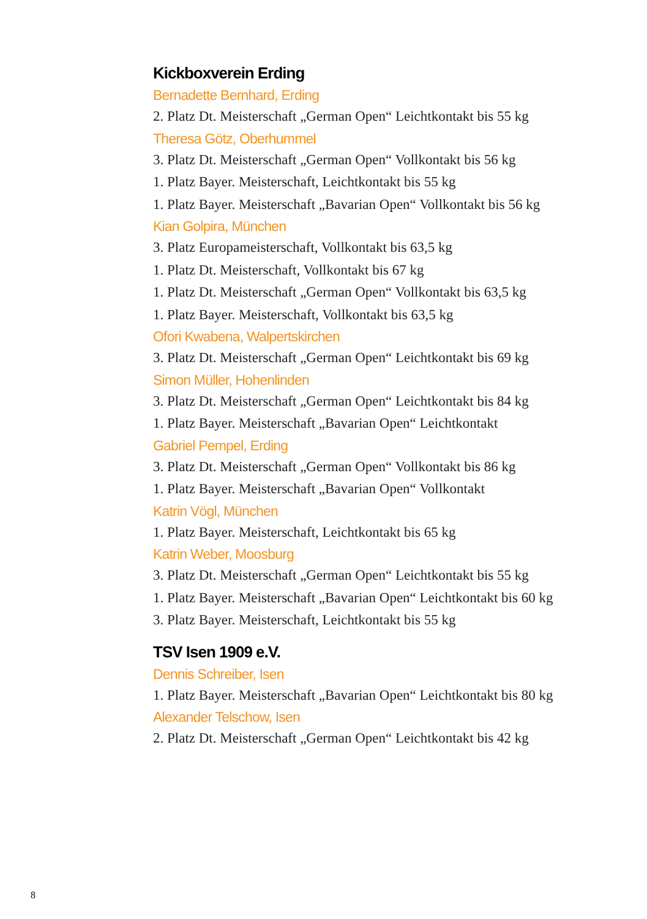Kickboxverein Erding
Bernadette Bernhard, Erding
2. Platz Dt. Meisterschaft „German Open“ Leichtkontakt bis 55 kg
Theresa Götz, Oberhummel
3. Platz Dt. Meisterschaft „German Open“ Vollkontakt bis 56 kg
1. Platz Bayer. Meisterschaft, Leichtkontakt bis 55 kg
1. Platz Bayer. Meisterschaft „Bavarian Open“ Vollkontakt bis 56 kg
Kian Golpira, München
3. Platz Europameisterschaft, Vollkontakt bis 63,5 kg
1. Platz Dt. Meisterschaft, Vollkontakt bis 67 kg
1. Platz Dt. Meisterschaft „German Open“ Vollkontakt bis 63,5 kg
1. Platz Bayer. Meisterschaft, Vollkontakt bis 63,5 kg
Ofori Kwabena, Walpertskirchen
3. Platz Dt. Meisterschaft „German Open“ Leichtkontakt bis 69 kg
Simon Müller, Hohenlinden
3. Platz Dt. Meisterschaft „German Open“ Leichtkontakt bis 84 kg
1. Platz Bayer. Meisterschaft „Bavarian Open“ Leichtkontakt
Gabriel Pempel, Erding
3. Platz Dt. Meisterschaft „German Open“ Vollkontakt bis 86 kg
1. Platz Bayer. Meisterschaft „Bavarian Open“ Vollkontakt
Katrin Vögl, München
1. Platz Bayer. Meisterschaft, Leichtkontakt bis 65 kg
Katrin Weber, Moosburg
3. Platz Dt. Meisterschaft „German Open“ Leichtkontakt bis 55 kg
1. Platz Bayer. Meisterschaft „Bavarian Open“ Leichtkontakt bis 60 kg
3. Platz Bayer. Meisterschaft, Leichtkontakt bis 55 kg
TSV Isen 1909 e.V.
Dennis Schreiber, Isen
1. Platz Bayer. Meisterschaft „Bavarian Open“ Leichtkontakt bis 80 kg
Alexander Telschow, Isen
2. Platz Dt. Meisterschaft „German Open“ Leichtkontakt bis 42 kg
8